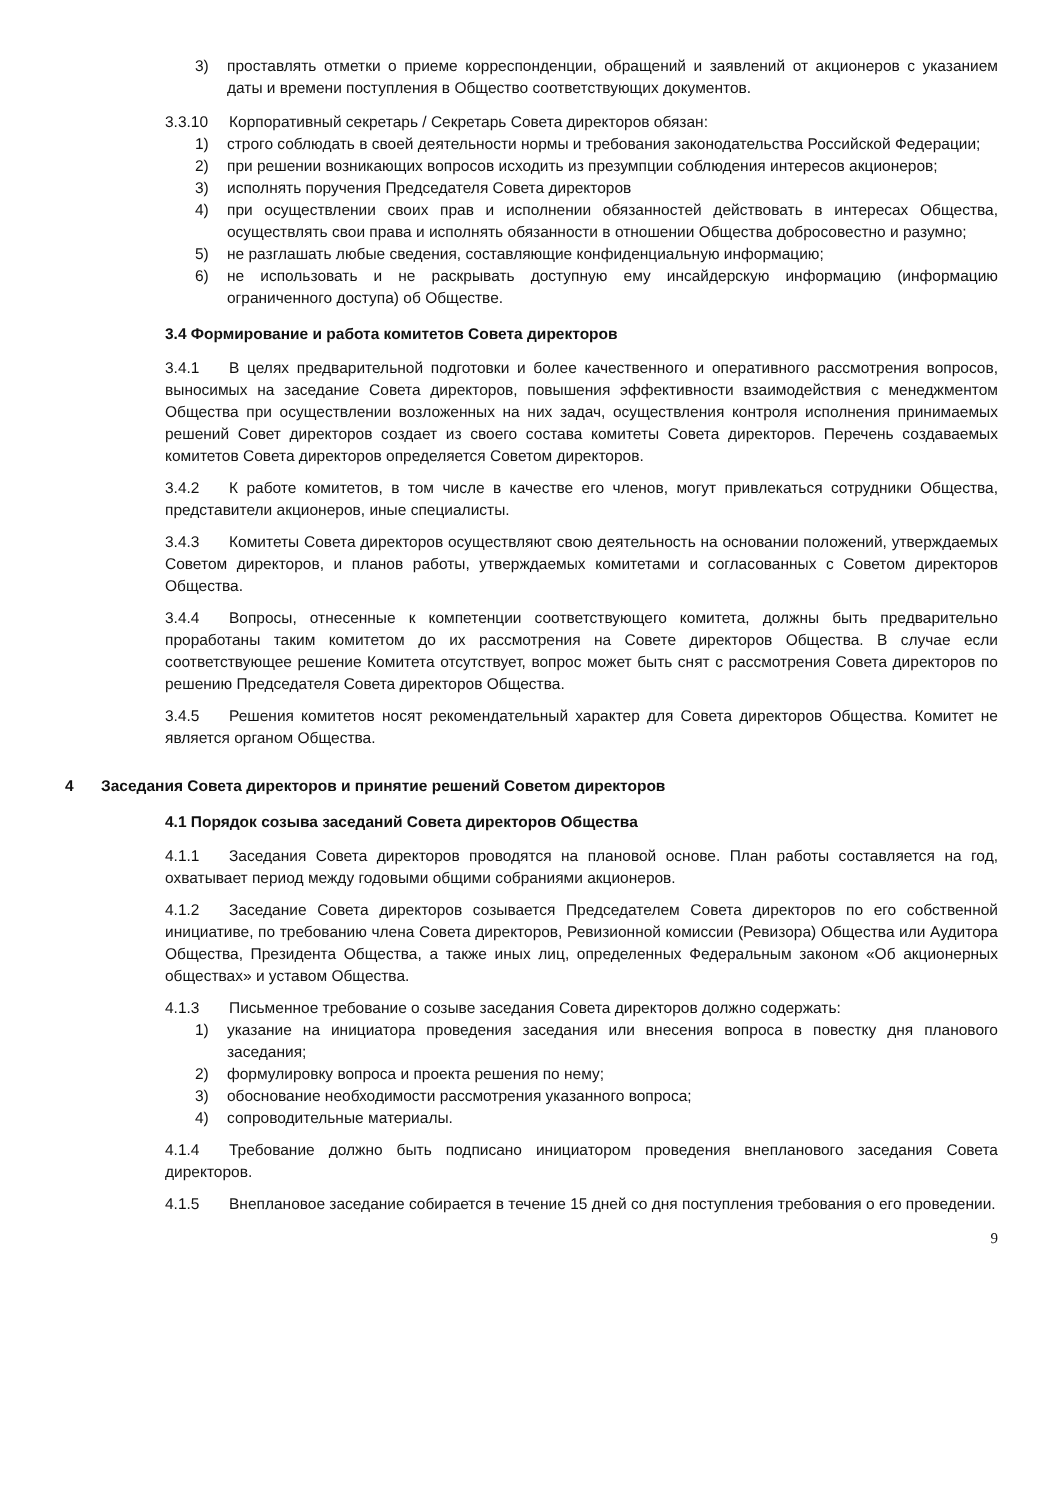3) проставлять отметки о приеме корреспонденции, обращений и заявлений от акционеров с указанием даты и времени поступления в Общество соответствующих документов.
3.3.10 Корпоративный секретарь / Секретарь Совета директоров обязан:
1) строго соблюдать в своей деятельности нормы и требования законодательства Российской Федерации;
2) при решении возникающих вопросов исходить из презумпции соблюдения интересов акционеров;
3) исполнять поручения Председателя Совета директоров
4) при осуществлении своих прав и исполнении обязанностей действовать в интересах Общества, осуществлять свои права и исполнять обязанности в отношении Общества добросовестно и разумно;
5) не разглашать любые сведения, составляющие конфиденциальную информацию;
6) не использовать и не раскрывать доступную ему инсайдерскую информацию (информацию ограниченного доступа) об Обществе.
3.4 Формирование и работа комитетов Совета директоров
3.4.1 В целях предварительной подготовки и более качественного и оперативного рассмотрения вопросов, выносимых на заседание Совета директоров, повышения эффективности взаимодействия с менеджментом Общества при осуществлении возложенных на них задач, осуществления контроля исполнения принимаемых решений Совет директоров создает из своего состава комитеты Совета директоров. Перечень создаваемых комитетов Совета директоров определяется Советом директоров.
3.4.2 К работе комитетов, в том числе в качестве его членов, могут привлекаться сотрудники Общества, представители акционеров, иные специалисты.
3.4.3 Комитеты Совета директоров осуществляют свою деятельность на основании положений, утверждаемых Советом директоров, и планов работы, утверждаемых комитетами и согласованных с Советом директоров Общества.
3.4.4 Вопросы, отнесенные к компетенции соответствующего комитета, должны быть предварительно проработаны таким комитетом до их рассмотрения на Совете директоров Общества. В случае если соответствующее решение Комитета отсутствует, вопрос может быть снят с рассмотрения Совета директоров по решению Председателя Совета директоров Общества.
3.4.5 Решения комитетов носят рекомендательный характер для Совета директоров Общества. Комитет не является органом Общества.
4 Заседания Совета директоров и принятие решений Советом директоров
4.1 Порядок созыва заседаний Совета директоров Общества
4.1.1 Заседания Совета директоров проводятся на плановой основе. План работы составляется на год, охватывает период между годовыми общими собраниями акционеров.
4.1.2 Заседание Совета директоров созывается Председателем Совета директоров по его собственной инициативе, по требованию члена Совета директоров, Ревизионной комиссии (Ревизора) Общества или Аудитора Общества, Президента Общества, а также иных лиц, определенных Федеральным законом «Об акционерных обществах» и уставом Общества.
4.1.3 Письменное требование о созыве заседания Совета директоров должно содержать:
1) указание на инициатора проведения заседания или внесения вопроса в повестку дня планового заседания;
2) формулировку вопроса и проекта решения по нему;
3) обоснование необходимости рассмотрения указанного вопроса;
4) сопроводительные материалы.
4.1.4 Требование должно быть подписано инициатором проведения внепланового заседания Совета директоров.
4.1.5 Внеплановое заседание собирается в течение 15 дней со дня поступления требования о его проведении.
9